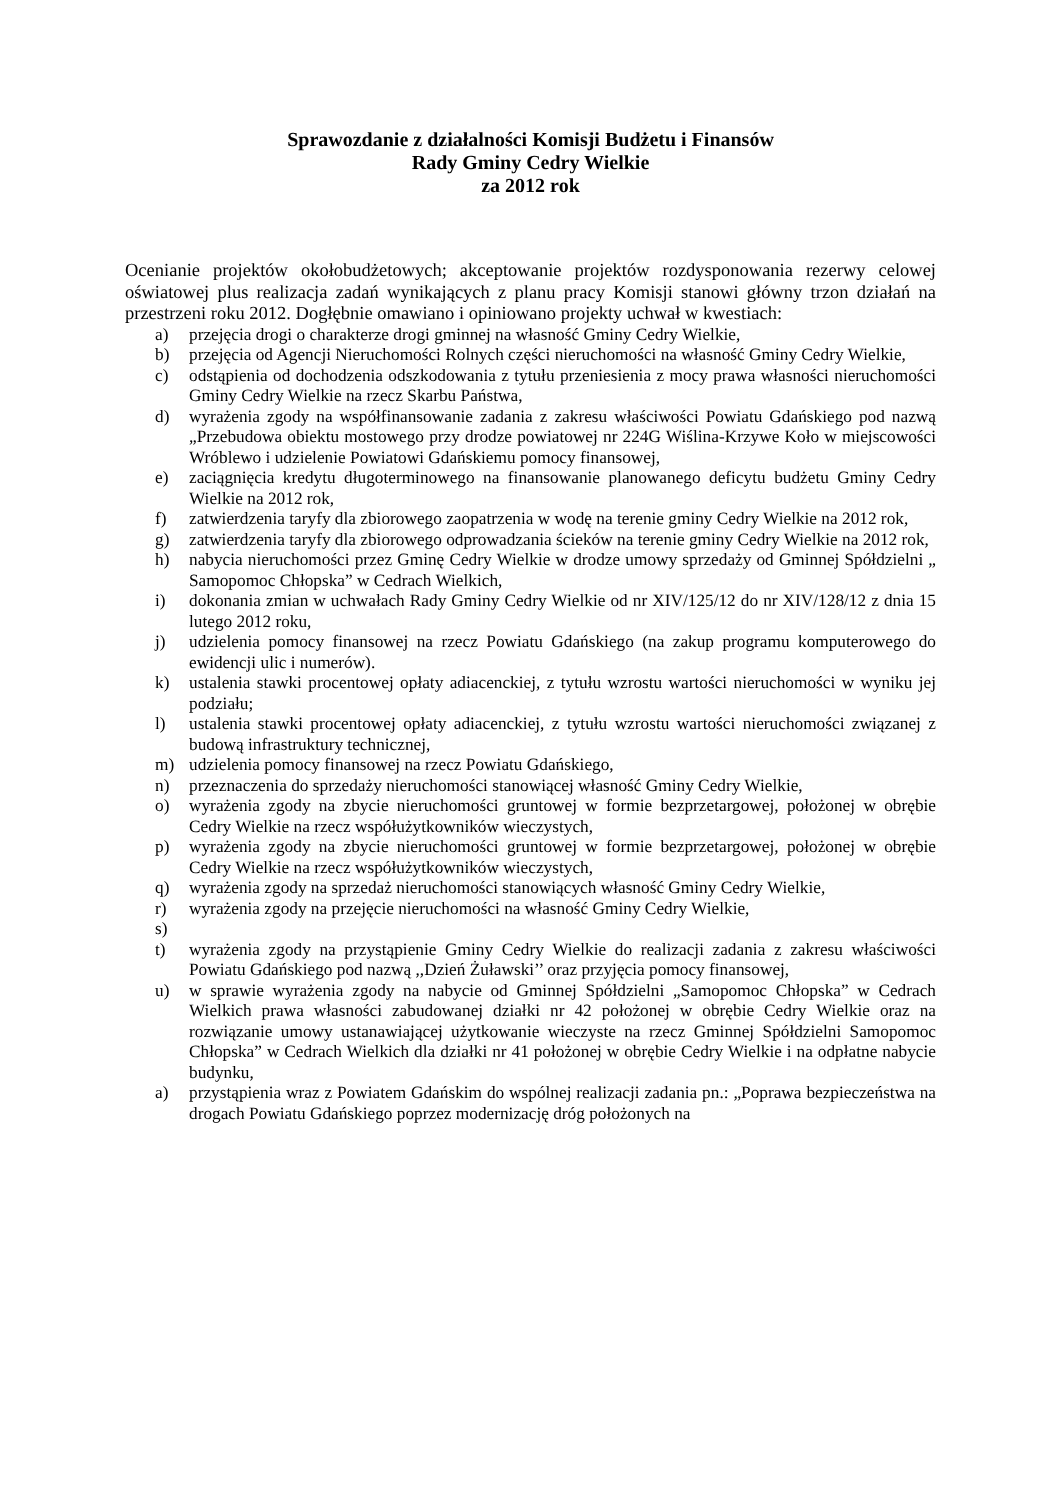Sprawozdanie z działalności Komisji Budżetu i Finansów
Rady Gminy Cedry Wielkie
za 2012 rok
Ocenianie projektów okołobudżetowych; akceptowanie projektów rozdysponowania rezerwy celowej oświatowej plus realizacja zadań wynikających z planu pracy Komisji stanowi główny trzon działań na przestrzeni roku 2012. Dogłębnie omawiano i opiniowano projekty uchwał w kwestiach:
a) przejęcia drogi o charakterze drogi gminnej na własność Gminy Cedry Wielkie,
b) przejęcia od Agencji Nieruchomości Rolnych części nieruchomości na własność Gminy Cedry Wielkie,
c) odstąpienia od dochodzenia odszkodowania z tytułu przeniesienia z mocy prawa własności nieruchomości Gminy Cedry Wielkie na rzecz Skarbu Państwa,
d) wyrażenia zgody na współfinansowanie zadania z zakresu właściwości Powiatu Gdańskiego pod nazwą „Przebudowa obiektu mostowego przy drodze powiatowej nr 224G Wiślina-Krzywe Koło w miejscowości Wróblewo i udzielenie Powiatowi Gdańskiemu pomocy finansowej,
e) zaciągnięcia kredytu długoterminowego na finansowanie planowanego deficytu budżetu Gminy Cedry Wielkie na 2012 rok,
f) zatwierdzenia taryfy dla zbiorowego zaopatrzenia w wodę na terenie gminy Cedry Wielkie na 2012 rok,
g) zatwierdzenia taryfy dla zbiorowego odprowadzania ścieków na terenie gminy Cedry Wielkie na 2012 rok,
h) nabycia nieruchomości przez Gminę Cedry Wielkie w drodze umowy sprzedaży od Gminnej Spółdzielni „ Samopomoc Chłopska” w Cedrach Wielkich,
i) dokonania zmian w uchwałach Rady Gminy Cedry Wielkie od nr XIV/125/12 do nr XIV/128/12 z dnia 15 lutego 2012 roku,
j) udzielenia pomocy finansowej na rzecz Powiatu Gdańskiego (na zakup programu komputerowego do ewidencji ulic i numerów).
k) ustalenia stawki procentowej opłaty adiacenckiej, z tytułu wzrostu wartości nieruchomości w wyniku jej podziału;
l) ustalenia stawki procentowej opłaty adiacenckiej, z tytułu wzrostu wartości nieruchomości związanej z budową infrastruktury technicznej,
m) udzielenia pomocy finansowej na rzecz Powiatu Gdańskiego,
n) przeznaczenia do sprzedaży nieruchomości stanowiącej własność Gminy Cedry Wielkie,
o) wyrażenia zgody na zbycie nieruchomości gruntowej w formie bezprzetargowej, położonej w obrębie Cedry Wielkie na rzecz współużytkowników wieczystych,
p) wyrażenia zgody na zbycie nieruchomości gruntowej w formie bezprzetargowej, położonej w obrębie Cedry Wielkie na rzecz współużytkowników wieczystych,
q) wyrażenia zgody na sprzedaż nieruchomości stanowiących własność Gminy Cedry Wielkie,
r) wyrażenia zgody na przejęcie nieruchomości na własność Gminy Cedry Wielkie,
s)
t) wyrażenia zgody na przystąpienie Gminy Cedry Wielkie do realizacji zadania z zakresu właściwości Powiatu Gdańskiego pod nazwą ,,Dzień Żuławski’’ oraz przyjęcia pomocy finansowej,
u) w sprawie wyrażenia zgody na nabycie od Gminnej Spółdzielni „Samopomoc Chłopska” w Cedrach Wielkich prawa własności zabudowanej działki nr 42 położonej w obrębie Cedry Wielkie oraz na rozwiązanie umowy ustanawiającej użytkowanie wieczyste na rzecz Gminnej Spółdzielni Samopomoc Chłopska” w Cedrach Wielkich dla działki nr 41 położonej w obrębie Cedry Wielkie i na odpłatne nabycie budynku,
a) przystąpienia wraz z Powiatem Gdańskim do wspólnej realizacji zadania pn.: „Poprawa bezpieczeństwa na drogach Powiatu Gdańskiego poprzez modernizację dróg położonych na